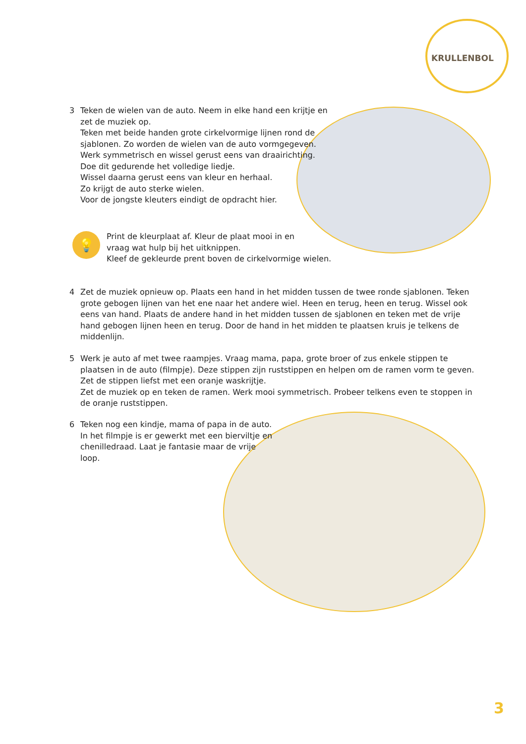KRULLENBOL
3 Teken de wielen van de auto. Neem in elke hand een krijtje en zet de muziek op.
Teken met beide handen grote cirkelvormige lijnen rond de sjablonen. Zo worden de wielen van de auto vormgegeven. Werk symmetrisch en wissel gerust eens van draairichting. Doe dit gedurende het volledige liedje.
Wissel daarna gerust eens van kleur en herhaal.
Zo krijgt de auto sterke wielen.
Voor de jongste kleuters eindigt de opdracht hier.
💡
Print de kleurplaat af. Kleur de plaat mooi in en
vraag wat hulp bij het uitknippen.
Kleef de gekleurde prent boven de cirkelvormige wielen.
4 Zet de muziek opnieuw op. Plaats een hand in het midden tussen de twee ronde sjablonen. Teken grote gebogen lijnen van het ene naar het andere wiel. Heen en terug, heen en terug. Wissel ook eens van hand. Plaats de andere hand in het midden tussen de sjablonen en teken met de vrije hand gebogen lijnen heen en terug. Door de hand in het midden te plaatsen kruis je telkens de middenlijn.
5 Werk je auto af met twee raampjes. Vraag mama, papa, grote broer of zus enkele stippen te plaatsen in de auto (filmpje). Deze stippen zijn ruststippen en helpen om de ramen vorm te geven. Zet de stippen liefst met een oranje waskrijtje.
Zet de muziek op en teken de ramen. Werk mooi symmetrisch. Probeer telkens even te stoppen in de oranje ruststippen.
6 Teken nog een kindje, mama of papa in de auto. In het filmpje is er gewerkt met een bierviltje en chenilledraad. Laat je fantasie maar de vrije loop.
3